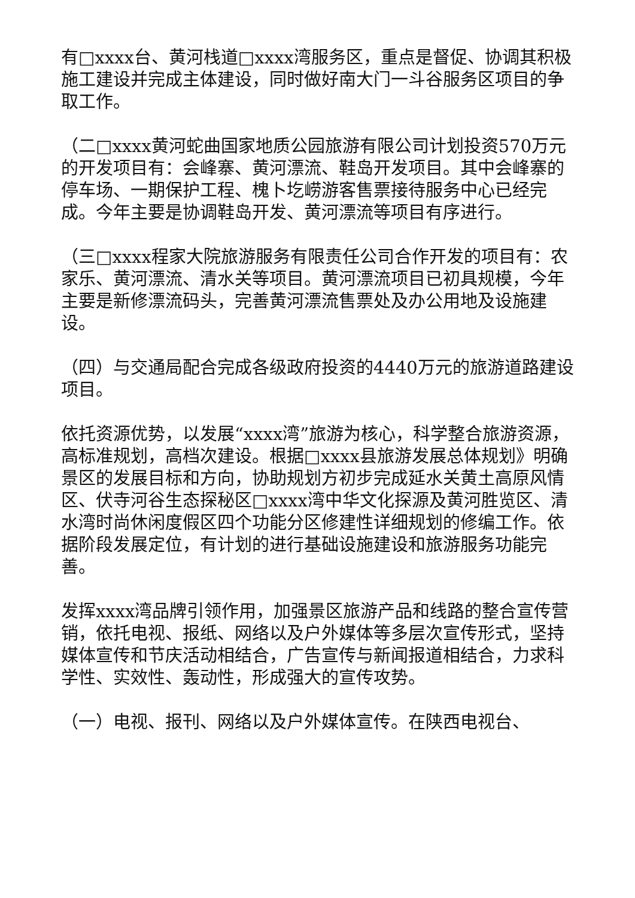有□xxxx台、黄河栈道□xxxx湾服务区，重点是督促、协调其积极施工建设并完成主体建设，同时做好南大门一斗谷服务区项目的争取工作。
（二□xxxx黄河蛇曲国家地质公园旅游有限公司计划投资570万元的开发项目有：会峰寨、黄河漂流、鞋岛开发项目。其中会峰寨的停车场、一期保护工程、槐卜圪崂游客售票接待服务中心已经完成。今年主要是协调鞋岛开发、黄河漂流等项目有序进行。
（三□xxxx程家大院旅游服务有限责任公司合作开发的项目有：农家乐、黄河漂流、清水关等项目。黄河漂流项目已初具规模，今年主要是新修漂流码头，完善黄河漂流售票处及办公用地及设施建设。
（四）与交通局配合完成各级政府投资的4440万元的旅游道路建设项目。
依托资源优势，以发展“xxxx湾”旅游为核心，科学整合旅游资源，高标准规划，高档次建设。根据□xxxx县旅游发展总体规划》明确景区的发展目标和方向，协助规划方初步完成延水关黄土高原风情区、伏寺河谷生态探秘区□xxxx湾中华文化探源及黄河胜览区、清水湾时尚休闲度假区四个功能分区修建性详细规划的修编工作。依据阶段发展定位，有计划的进行基础设施建设和旅游服务功能完善。
发挥xxxx湾品牌引领作用，加强景区旅游产品和线路的整合宣传营销，依托电视、报纸、网络以及户外媒体等多层次宣传形式，坚持媒体宣传和节庆活动相结合，广告宣传与新闻报道相结合，力求科学性、实效性、轰动性，形成强大的宣传攻势。
（一）电视、报刊、网络以及户外媒体宣传。在陕西电视台、